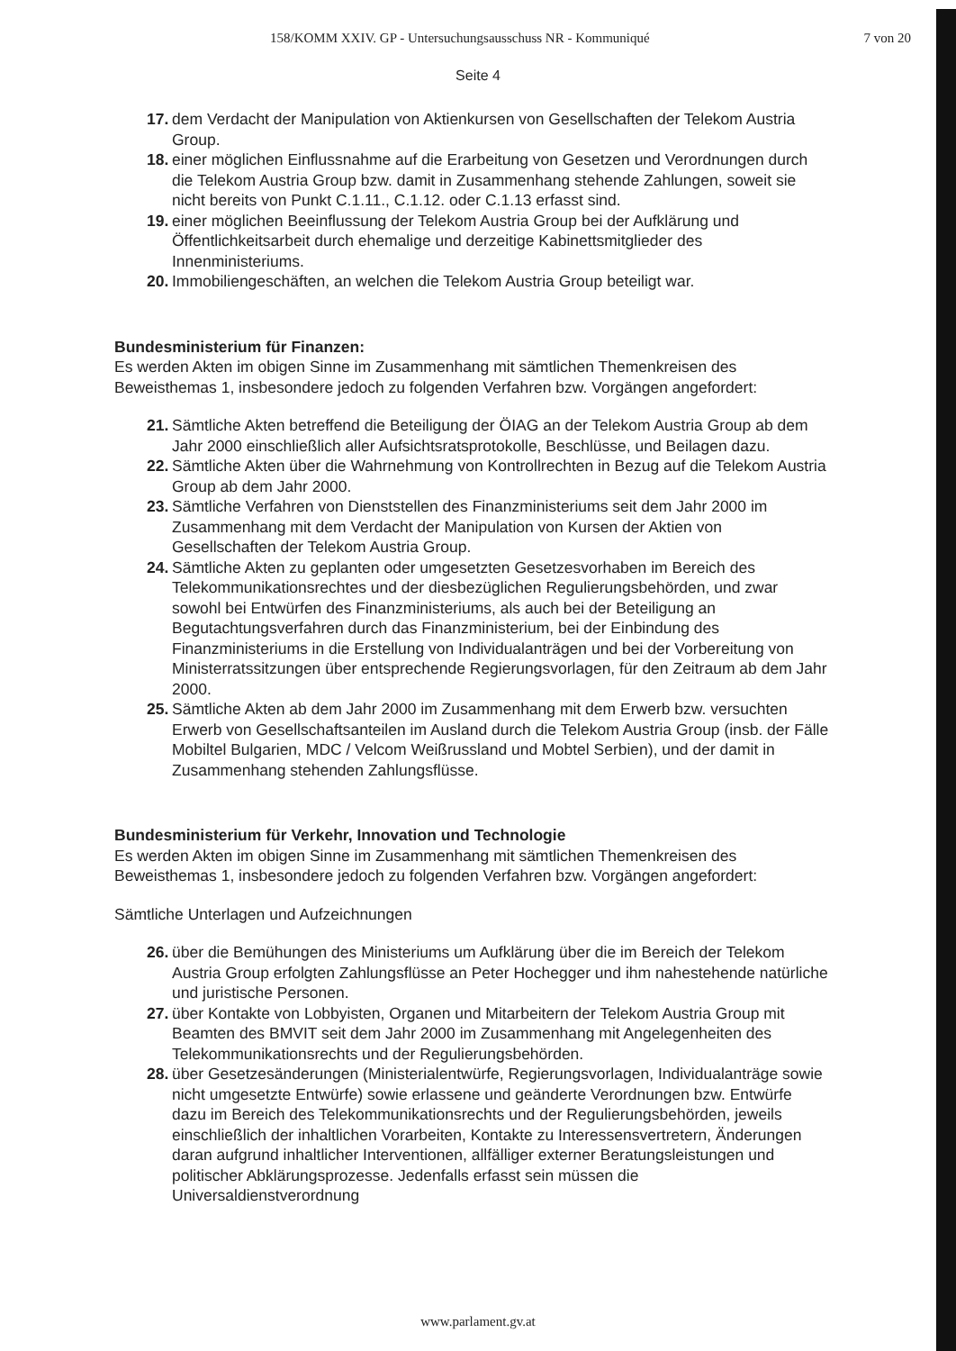158/KOMM XXIV. GP - Untersuchungsausschuss NR - Kommuniqué 7 von 20
Seite 4
17. dem Verdacht der Manipulation von Aktienkursen von Gesellschaften der Telekom Austria Group.
18. einer möglichen Einflussnahme auf die Erarbeitung von Gesetzen und Verordnungen durch die Telekom Austria Group bzw. damit in Zusammenhang stehende Zahlungen, soweit sie nicht bereits von Punkt C.1.11., C.1.12. oder C.1.13 erfasst sind.
19. einer möglichen Beeinflussung der Telekom Austria Group bei der Aufklärung und Öffentlichkeitsarbeit durch ehemalige und derzeitige Kabinettsmitglieder des Innenministeriums.
20. Immobiliengeschäften, an welchen die Telekom Austria Group beteiligt war.
Bundesministerium für Finanzen:
Es werden Akten im obigen Sinne im Zusammenhang mit sämtlichen Themenkreisen des Beweisthemas 1, insbesondere jedoch zu folgenden Verfahren bzw. Vorgängen angefordert:
21. Sämtliche Akten betreffend die Beteiligung der ÖIAG an der Telekom Austria Group ab dem Jahr 2000 einschließlich aller Aufsichtsratsprotokolle, Beschlüsse, und Beilagen dazu.
22. Sämtliche Akten über die Wahrnehmung von Kontrollrechten in Bezug auf die Telekom Austria Group ab dem Jahr 2000.
23. Sämtliche Verfahren von Dienststellen des Finanzministeriums seit dem Jahr 2000 im Zusammenhang mit dem Verdacht der Manipulation von Kursen der Aktien von Gesellschaften der Telekom Austria Group.
24. Sämtliche Akten zu geplanten oder umgesetzten Gesetzesvorhaben im Bereich des Telekommunikationsrechtes und der diesbezüglichen Regulierungsbehörden, und zwar sowohl bei Entwürfen des Finanzministeriums, als auch bei der Beteiligung an Begutachtungsverfahren durch das Finanzministerium, bei der Einbindung des Finanzministeriums in die Erstellung von Individualanträgen und bei der Vorbereitung von Ministerratssitzungen über entsprechende Regierungsvorlagen, für den Zeitraum ab dem Jahr 2000.
25. Sämtliche Akten ab dem Jahr 2000 im Zusammenhang mit dem Erwerb bzw. versuchten Erwerb von Gesellschaftsanteilen im Ausland durch die Telekom Austria Group (insb. der Fälle Mobiltel Bulgarien, MDC / Velcom Weißrussland und Mobtel Serbien), und der damit in Zusammenhang stehenden Zahlungsflüsse.
Bundesministerium für Verkehr, Innovation und Technologie
Es werden Akten im obigen Sinne im Zusammenhang mit sämtlichen Themenkreisen des Beweisthemas 1, insbesondere jedoch zu folgenden Verfahren bzw. Vorgängen angefordert:
Sämtliche Unterlagen und Aufzeichnungen
26. über die Bemühungen des Ministeriums um Aufklärung über die im Bereich der Telekom Austria Group erfolgten Zahlungsflüsse an Peter Hochegger und ihm nahestehende natürliche und juristische Personen.
27. über Kontakte von Lobbyisten, Organen und Mitarbeitern der Telekom Austria Group mit Beamten des BMVIT seit dem Jahr 2000 im Zusammenhang mit Angelegenheiten des Telekommunikationsrechts und der Regulierungsbehörden.
28. über Gesetzesänderungen (Ministerialentwürfe, Regierungsvorlagen, Individualanträge sowie nicht umgesetzte Entwürfe) sowie erlassene und geänderte Verordnungen bzw. Entwürfe dazu im Bereich des Telekommunikationsrechts und der Regulierungsbehörden, jeweils einschließlich der inhaltlichen Vorarbeiten, Kontakte zu Interessensvertretern, Änderungen daran aufgrund inhaltlicher Interventionen, allfälliger externer Beratungsleistungen und politischer Abklärungsprozesse. Jedenfalls erfasst sein müssen die Universaldienstverordnung
www.parlament.gv.at